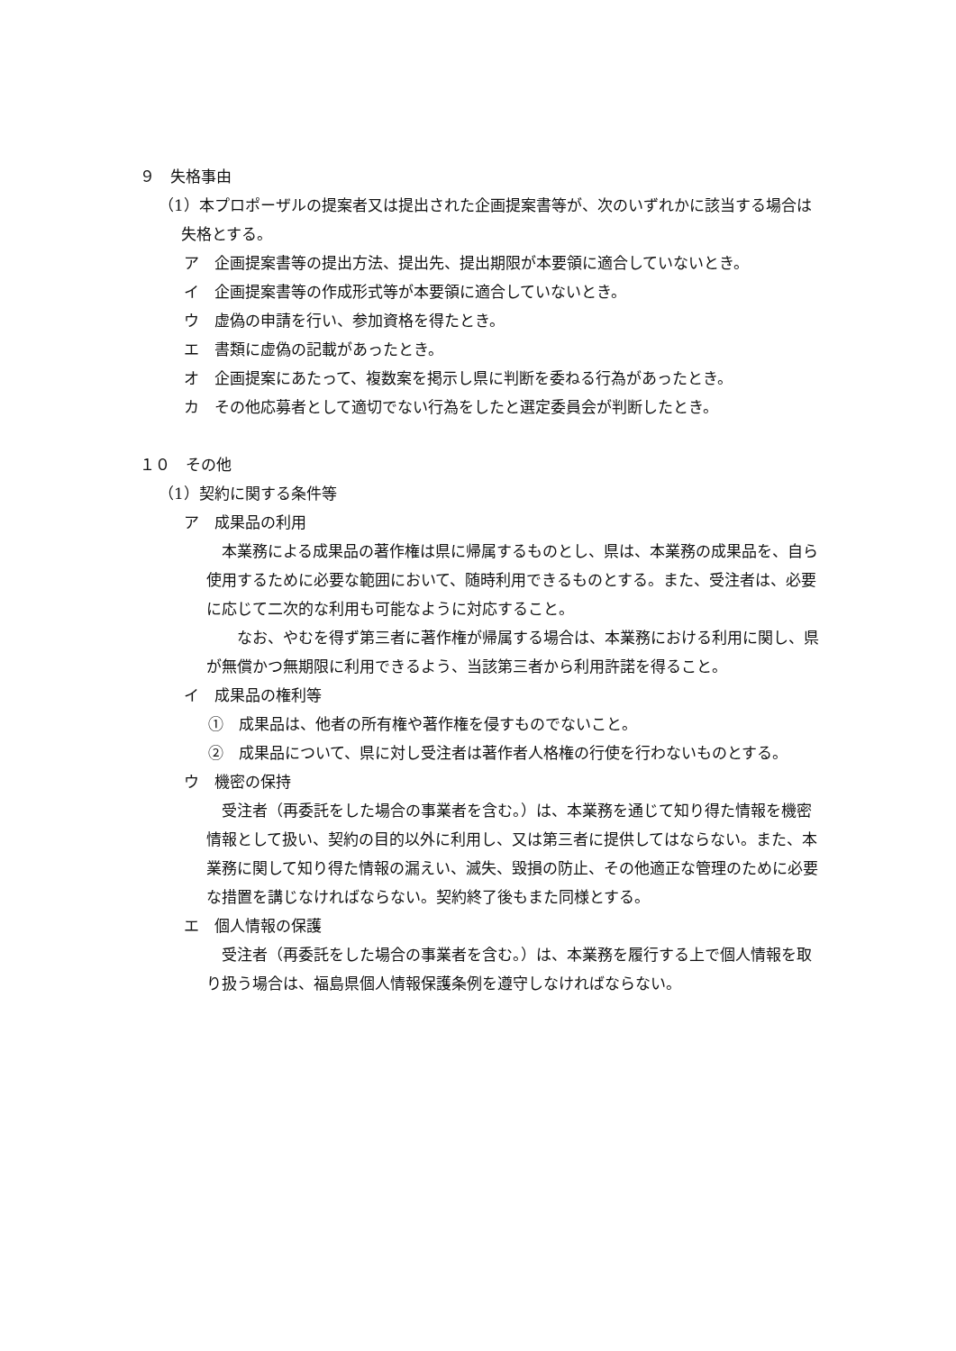９　失格事由
（1）本プロポーザルの提案者又は提出された企画提案書等が、次のいずれかに該当する場合は失格とする。
ア　企画提案書等の提出方法、提出先、提出期限が本要領に適合していないとき。
イ　企画提案書等の作成形式等が本要領に適合していないとき。
ウ　虚偽の申請を行い、参加資格を得たとき。
エ　書類に虚偽の記載があったとき。
オ　企画提案にあたって、複数案を掲示し県に判断を委ねる行為があったとき。
カ　その他応募者として適切でない行為をしたと選定委員会が判断したとき。
１０　その他
（1）契約に関する条件等
ア　成果品の利用
本業務による成果品の著作権は県に帰属するものとし、県は、本業務の成果品を、自ら使用するために必要な範囲において、随時利用できるものとする。また、受注者は、必要に応じて二次的な利用も可能なように対応すること。
　なお、やむを得ず第三者に著作権が帰属する場合は、本業務における利用に関し、県が無償かつ無期限に利用できるよう、当該第三者から利用許諾を得ること。
イ　成果品の権利等
①　成果品は、他者の所有権や著作権を侵すものでないこと。
②　成果品について、県に対し受注者は著作者人格権の行使を行わないものとする。
ウ　機密の保持
受注者（再委託をした場合の事業者を含む。）は、本業務を通じて知り得た情報を機密情報として扱い、契約の目的以外に利用し、又は第三者に提供してはならない。また、本業務に関して知り得た情報の漏えい、滅失、毀損の防止、その他適正な管理のために必要な措置を講じなければならない。契約終了後もまた同様とする。
エ　個人情報の保護
受注者（再委託をした場合の事業者を含む。）は、本業務を履行する上で個人情報を取り扱う場合は、福島県個人情報保護条例を遵守しなければならない。